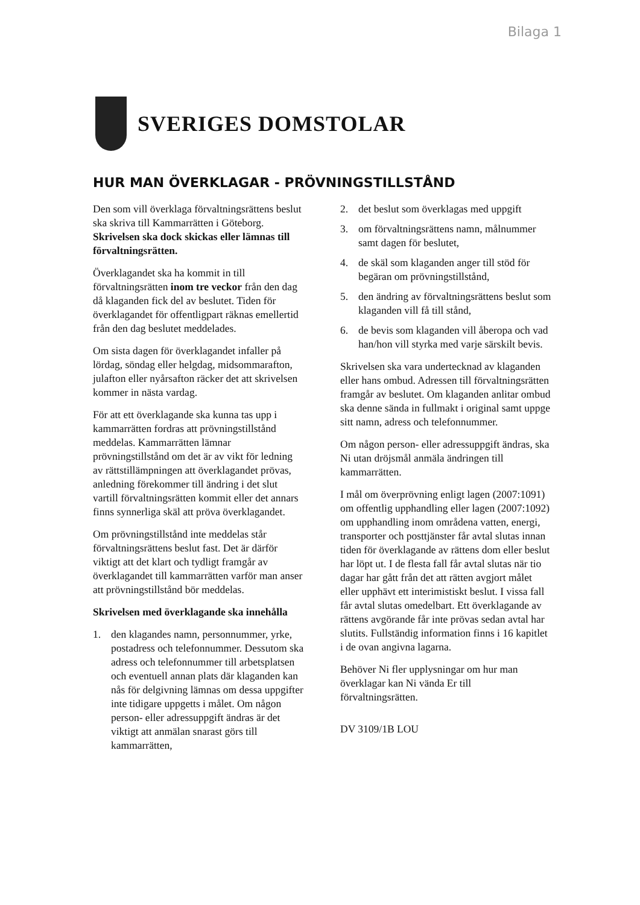Bilaga 1
SVERIGES DOMSTOLAR
HUR MAN ÖVERKLAGAR - PRÖVNINGSTILLSTÅND
Den som vill överklaga förvaltningsrättens beslut ska skriva till Kammarrätten i Göteborg. Skrivelsen ska dock skickas eller lämnas till förvaltningsrätten.
Överklagandet ska ha kommit in till förvaltningsrätten inom tre veckor från den dag då klaganden fick del av beslutet. Tiden för överklagandet för offentligpart räknas emellertid från den dag beslutet meddelades.
Om sista dagen för överklagandet infaller på lördag, söndag eller helgdag, midsommarafton, julafton eller nyårsafton räcker det att skrivelsen kommer in nästa vardag.
För att ett överklagande ska kunna tas upp i kammarrätten fordras att prövningstillstånd meddelas. Kammarrätten lämnar prövningstillstånd om det är av vikt för ledning av rättstillämpningen att överklagandet prövas, anledning förekommer till ändring i det slut vartill förvaltningsrätten kommit eller det annars finns synnerliga skäl att pröva överklagandet.
Om prövningstillstånd inte meddelas står förvaltningsrättens beslut fast. Det är därför viktigt att det klart och tydligt framgår av överklagandet till kammarrätten varför man anser att prövningstillstånd bör meddelas.
Skrivelsen med överklagande ska innehålla
1. den klagandes namn, personnummer, yrke, postadress och telefonnummer. Dessutom ska adress och telefonnummer till arbetsplatsen och eventuell annan plats där klaganden kan nås för delgivning lämnas om dessa uppgifter inte tidigare uppgetts i målet. Om någon person- eller adressuppgift ändras är det viktigt att anmälan snarast görs till kammarrätten,
2. det beslut som överklagas med uppgift
3. om förvaltningsrättens namn, målnummer samt dagen för beslutet,
4. de skäl som klaganden anger till stöd för begäran om prövningstillstånd,
5. den ändring av förvaltningsrättens beslut som klaganden vill få till stånd,
6. de bevis som klaganden vill åberopa och vad han/hon vill styrka med varje särskilt bevis.
Skrivelsen ska vara undertecknad av klaganden eller hans ombud. Adressen till förvaltningsrätten framgår av beslutet. Om klaganden anlitar ombud ska denne sända in fullmakt i original samt uppge sitt namn, adress och telefonnummer.
Om någon person- eller adressuppgift ändras, ska Ni utan dröjsmål anmäla ändringen till kammarrätten.
I mål om överprövning enligt lagen (2007:1091) om offentlig upphandling eller lagen (2007:1092) om upphandling inom områdena vatten, energi, transporter och posttjänster får avtal slutas innan tiden för överklagande av rättens dom eller beslut har löpt ut. I de flesta fall får avtal slutas när tio dagar har gått från det att rätten avgjort målet eller upphävt ett interimistiskt beslut. I vissa fall får avtal slutas omedelbart. Ett överklagande av rättens avgörande får inte prövas sedan avtal har slutits. Fullständig information finns i 16 kapitlet i de ovan angivna lagarna.
Behöver Ni fler upplysningar om hur man överklagar kan Ni vända Er till förvaltningsrätten.
DV 3109/1B LOU